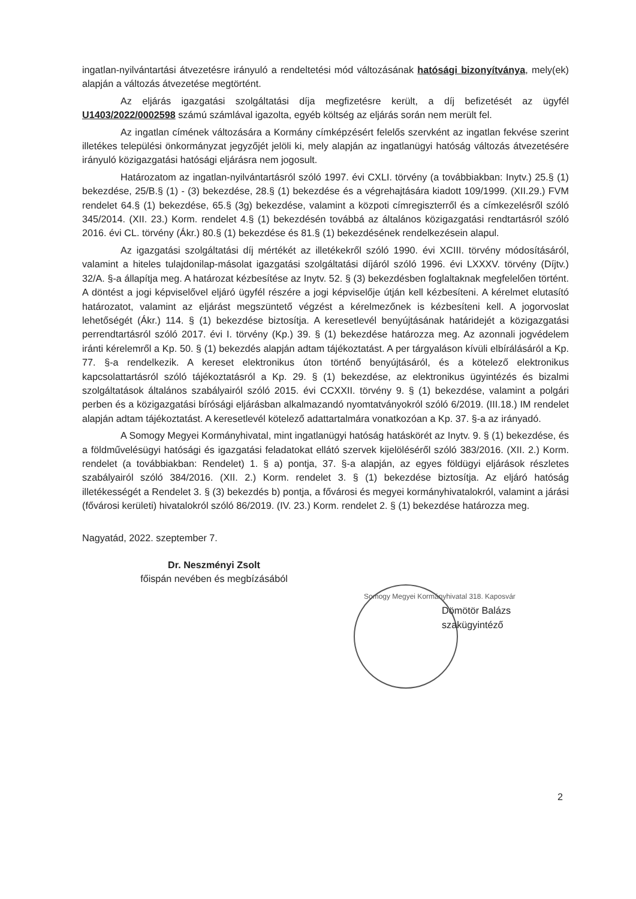ingatlan-nyilvántartási átvezetésre irányuló a rendeltetési mód változásának hatósági bizonyítványa, mely(ek) alapján a változás átvezetése megtörtént.
Az eljárás igazgatási szolgáltatási díja megfizetésre került, a díj befizetését az ügyfél U1403/2022/0002598 számú számlával igazolta, egyéb költség az eljárás során nem merült fel.
Az ingatlan címének változására a Kormány címképzésért felelős szervként az ingatlan fekvése szerint illetékes települési önkormányzat jegyzőjét jelöli ki, mely alapján az ingatlanügyi hatóság változás átvezetésére irányuló közigazgatási hatósági eljárásra nem jogosult.
Határozatom az ingatlan-nyilvántartásról szóló 1997. évi CXLI. törvény (a továbbiakban: Inytv.) 25.§ (1) bekezdése, 25/B.§ (1) - (3) bekezdése, 28.§ (1) bekezdése és a végrehajtására kiadott 109/1999. (XII.29.) FVM rendelet 64.§ (1) bekezdése, 65.§ (3g) bekezdése, valamint a közpoti címregiszterről és a címkezelésről szóló 345/2014. (XII. 23.) Korm. rendelet 4.§ (1) bekezdésén továbbá az általános közigazgatási rendtartásról szóló 2016. évi CL. törvény (Ákr.) 80.§ (1) bekezdése és 81.§ (1) bekezdésének rendelkezésein alapul.
Az igazgatási szolgáltatási díj mértékét az illetékekről szóló 1990. évi XCIII. törvény módosításáról, valamint a hiteles tulajdonilap-másolat igazgatási szolgáltatási díjáról szóló 1996. évi LXXXV. törvény (Díjtv.) 32/A. §-a állapítja meg. A határozat kézbesítése az Inytv. 52. § (3) bekezdésben foglaltaknak megfelelően történt. A döntést a jogi képviselővel eljáró ügyfél részére a jogi képviselője útján kell kézbesíteni. A kérelmet elutasító határozatot, valamint az eljárást megszüntető végzést a kérelmezőnek is kézbesíteni kell. A jogorvoslat lehetőségét (Ákr.) 114. § (1) bekezdése biztosítja. A keresetlevél benyújtásának határidejét a közigazgatási perrendtartásról szóló 2017. évi I. törvény (Kp.) 39. § (1) bekezdése határozza meg. Az azonnali jogvédelem iránti kérelemről a Kp. 50. § (1) bekezdés alapján adtam tájékoztatást. A per tárgyaláson kívüli elbírálásáról a Kp. 77. §-a rendelkezik. A kereset elektronikus úton történő benyújtásáról, és a kötelező elektronikus kapcsolattartásról szóló tájékoztatásról a Kp. 29. § (1) bekezdése, az elektronikus ügyintézés és bizalmi szolgáltatások általános szabályairól szóló 2015. évi CCXXII. törvény 9. § (1) bekezdése, valamint a polgári perben és a közigazgatási bírósági eljárásban alkalmazandó nyomtatványokról szóló 6/2019. (III.18.) IM rendelet alapján adtam tájékoztatást. A keresetlevél kötelező adattartalmára vonatkozóan a Kp. 37. §-a az irányadó.
A Somogy Megyei Kormányhivatal, mint ingatlanügyi hatóság hatáskörét az Inytv. 9. § (1) bekezdése, és a földművelésügyi hatósági és igazgatási feladatokat ellátó szervek kijelöléséről szóló 383/2016. (XII. 2.) Korm. rendelet (a továbbiakban: Rendelet) 1. § a) pontja, 37. §-a alapján, az egyes földügyi eljárások részletes szabályairól szóló 384/2016. (XII. 2.) Korm. rendelet 3. § (1) bekezdése biztosítja. Az eljáró hatóság illetékességét a Rendelet 3. § (3) bekezdés b) pontja, a fővárosi és megyei kormányhivatalokról, valamint a járási (fővárosi kerületi) hivatalokról szóló 86/2019. (IV. 23.) Korm. rendelet 2. § (1) bekezdése határozza meg.
Nagyatád, 2022. szeptember 7.
Dr. Neszményi Zsolt
főispán nevében és megbízásából
Somogy Megyei Kormányhivatal 318. Kaposvár
Dömötör Balázs
szakügyintéző
2